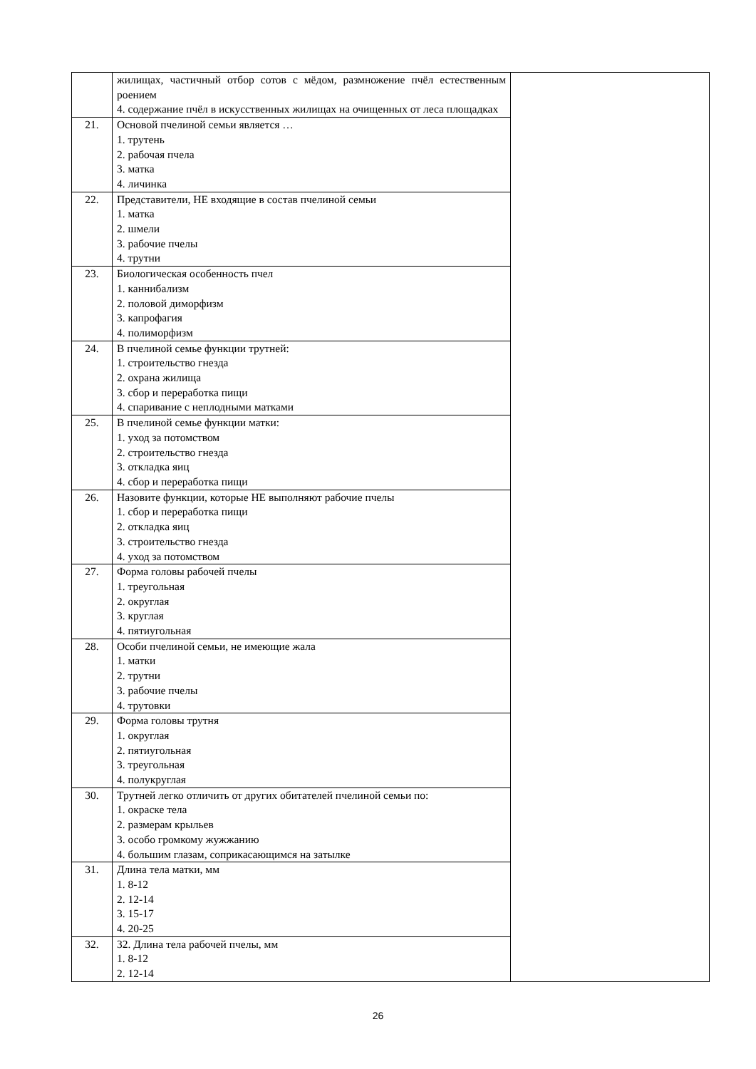| | жилищах, частичный отбор сотов с мёдом, размножение пчёл естественным роением 4. содержание пчёл в искусственных жилищах на очищенных от леса площадках | |
| 21. | Основой пчелиной семьи является … 1. трутень 2. рабочая пчела 3. матка 4. личинка | |
| 22. | Представители, НЕ входящие в состав пчелиной семьи 1. матка 2. шмели 3. рабочие пчелы 4. трутни | |
| 23. | Биологическая особенность пчел 1. каннибализм 2. половой диморфизм 3. капрофагия 4. полиморфизм | |
| 24. | В пчелиной семье функции трутней: 1. строительство гнезда 2. охрана жилища 3. сбор и переработка пищи 4. спаривание с неплодными матками | |
| 25. | В пчелиной семье функции матки: 1. уход за потомством 2. строительство гнезда 3. откладка яиц 4. сбор и переработка пищи | |
| 26. | Назовите функции, которые НЕ выполняют рабочие пчелы 1. сбор и переработка пищи 2. откладка яиц 3. строительство гнезда 4. уход за потомством | |
| 27. | Форма головы рабочей пчелы 1. треугольная 2. округлая 3. круглая 4. пятиугольная | |
| 28. | Особи пчелиной семьи, не имеющие жала 1. матки 2. трутни 3. рабочие пчелы 4. трутовки | |
| 29. | Форма головы трутня 1. округлая 2. пятиугольная 3. треугольная 4. полукруглая | |
| 30. | Трутней легко отличить от других обитателей пчелиной семьи по: 1. окраске тела 2. размерам крыльев 3. особо громкому жужжанию 4. большим глазам, соприкасающимся на затылке | |
| 31. | Длина тела матки, мм 1. 8-12 2. 12-14 3. 15-17 4. 20-25 | |
| 32. | 32. Длина тела рабочей пчелы, мм 1. 8-12 2. 12-14 | |
26